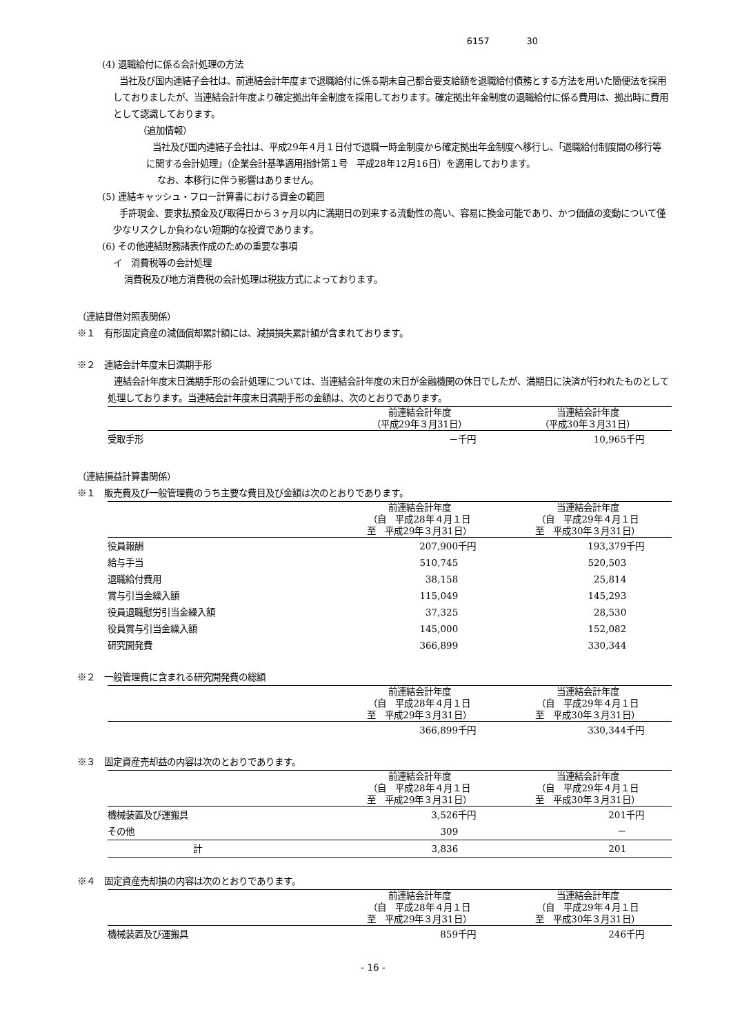6157 30
(4) 退職給付に係る会計処理の方法
当社及び国内連結子会社は、前連結会計年度まで退職給付に係る期末自己都合要支給額を退職給付債務とする方法を用いた簡便法を採用しておりましたが、当連結会計年度より確定拠出年金制度を採用しております。確定拠出年金制度の退職給付に係る費用は、拠出時に費用として認識しております。
（追加情報）
当社及び国内連結子会社は、平成29年４月１日付で退職一時金制度から確定拠出年金制度へ移行し、「退職給付制度間の移行等に関する会計処理」（企業会計基準適用指針第１号　平成28年12月16日）を適用しております。
なお、本移行に伴う影響はありません。
(5) 連結キャッシュ・フロー計算書における資金の範囲
手許現金、要求払預金及び取得日から３ヶ月以内に満期日の到来する流動性の高い、容易に換金可能であり、かつ価値の変動について僅少なリスクしか負わない短期的な投資であります。
(6) その他連結財務諸表作成のための重要な事項
イ　消費税等の会計処理
消費税及び地方消費税の会計処理は税抜方式によっております。
（連結貸借対照表関係）
※１　有形固定資産の減価償却累計額には、減損損失累計額が含まれております。
※２　連結会計年度末日満期手形
連結会計年度末日満期手形の会計処理については、当連結会計年度の末日が金融機関の休日でしたが、満期日に決済が行われたものとして処理しております。当連結会計年度末日満期手形の金額は、次のとおりであります。
| | 前連結会計年度 （平成29年３月31日） | 当連結会計年度 （平成30年３月31日） |
| --- | --- | --- |
| 受取手形 | －千円 | 10,965千円 |
（連結損益計算書関係）
※１　販売費及び一般管理費のうち主要な費目及び金額は次のとおりであります。
| | 前連結会計年度 （自 平成28年４月１日 至 平成29年３月31日） | 当連結会計年度 （自 平成29年４月１日 至 平成30年３月31日） |
| --- | --- | --- |
| 役員報酬 | 207,900千円 | 193,379千円 |
| 給与手当 | 510,745 | 520,503 |
| 退職給付費用 | 38,158 | 25,814 |
| 賞与引当金繰入額 | 115,049 | 145,293 |
| 役員退職慰労引当金繰入額 | 37,325 | 28,530 |
| 役員賞与引当金繰入額 | 145,000 | 152,082 |
| 研究開発費 | 366,899 | 330,344 |
※２　一般管理費に含まれる研究開発費の総額
| | 前連結会計年度 （自 平成28年４月１日 至 平成29年３月31日） | 当連結会計年度 （自 平成29年４月１日 至 平成30年３月31日） |
| --- | --- | --- |
| | 366,899千円 | 330,344千円 |
※３　固定資産売却益の内容は次のとおりであります。
| | 前連結会計年度 （自 平成28年４月１日 至 平成29年３月31日） | 当連結会計年度 （自 平成29年４月１日 至 平成30年３月31日） |
| --- | --- | --- |
| 機械装置及び運搬具 | 3,526千円 | 201千円 |
| その他 | 309 | － |
| 計 | 3,836 | 201 |
※４　固定資産売却損の内容は次のとおりであります。
| | 前連結会計年度 （自 平成28年４月１日 至 平成29年３月31日） | 当連結会計年度 （自 平成29年４月１日 至 平成30年３月31日） |
| --- | --- | --- |
| 機械装置及び運搬具 | 859千円 | 246千円 |
- 16 -